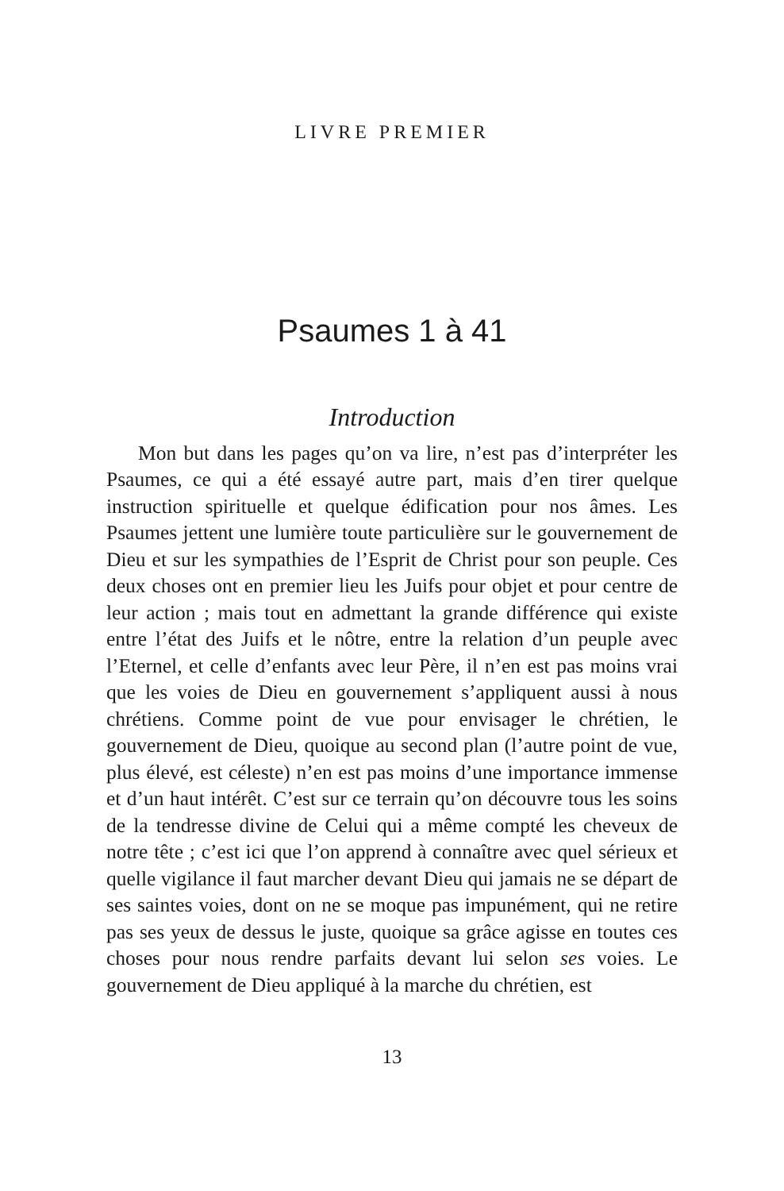LIVRE PREMIER
Psaumes 1 à 41
Introduction
Mon but dans les pages qu’on va lire, n’est pas d’interpréter les Psaumes, ce qui a été essayé autre part, mais d’en tirer quelque instruction spirituelle et quelque édification pour nos âmes. Les Psaumes jettent une lumière toute particulière sur le gouvernement de Dieu et sur les sympathies de l’Esprit de Christ pour son peuple. Ces deux choses ont en premier lieu les Juifs pour objet et pour centre de leur action ; mais tout en admettant la grande différence qui existe entre l’état des Juifs et le nôtre, entre la relation d’un peuple avec l’Eternel, et celle d’enfants avec leur Père, il n’en est pas moins vrai que les voies de Dieu en gouvernement s’appliquent aussi à nous chrétiens. Comme point de vue pour envisager le chrétien, le gouvernement de Dieu, quoique au second plan (l’autre point de vue, plus élevé, est céleste) n’en est pas moins d’une importance immense et d’un haut intérêt. C’est sur ce terrain qu’on découvre tous les soins de la tendresse divine de Celui qui a même compté les cheveux de notre tête ; c’est ici que l’on apprend à connaître avec quel sérieux et quelle vigilance il faut marcher devant Dieu qui jamais ne se départ de ses saintes voies, dont on ne se moque pas impunément, qui ne retire pas ses yeux de dessus le juste, quoique sa grâce agisse en toutes ces choses pour nous rendre parfaits devant lui selon ses voies. Le gouvernement de Dieu appliqué à la marche du chrétien, est
13